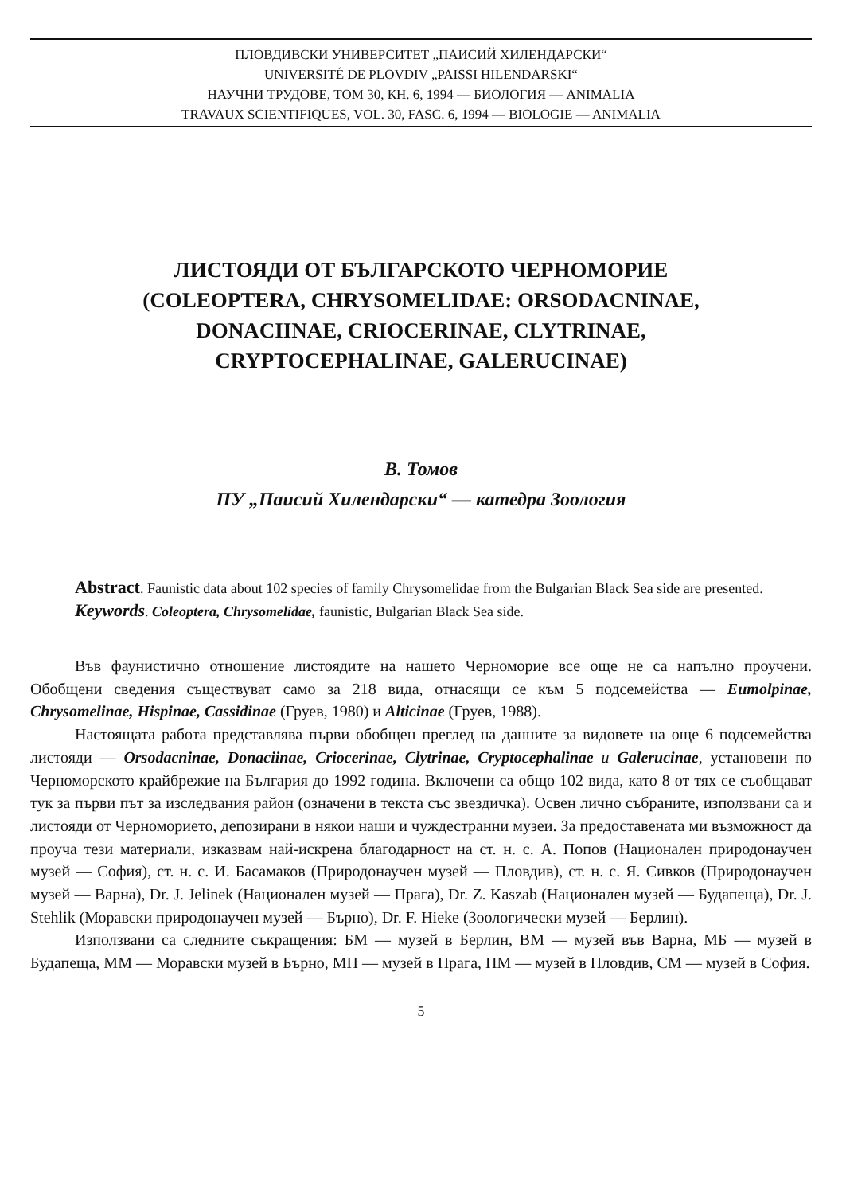ПЛОВДИВСКИ УНИВЕРСИТЕТ „ПАИСИЙ ХИЛЕНДАРСКИ“
UNIVERSITÉ DE PLOVDIV „PAISSI HILENDARSKI“
НАУЧНИ ТРУДОВЕ, ТОМ 30, КН. 6, 1994 — БИОЛОГИЯ — ANIMALIA
TRAVAUX SCIENTIFIQUES, VOL. 30, FASC. 6, 1994 — BIOLOGIE — ANIMALIA
ЛИСТОЯДИ ОТ БЪЛГАРСКОТО ЧЕРНОМОРИЕ
(COLEOPTERA, CHRYSOMELIDAE: ORSODACNINAE,
DONACIINAE, CRIOCERINAE, CLYTRINAE,
CRYPTOCEPHALINAE, GALERUCINAE)
В. Томов
ПУ „Паисий Хилендарски“ — катедра Зоология
Abstract. Faunistic data about 102 species of family Chrysomelidae from the Bulgarian Black Sea side are presented.
Keywords. Coleoptera, Chrysomelidae, faunistic, Bulgarian Black Sea side.
Във фаунистично отношение листоядите на нашето Черноморие все още не са напълно проучени. Обобщени сведения съществуват само за 218 вида, отнасящи се към 5 подсемейства — Eumolpinae, Chrysomelinae, Hispinae, Cassidinae (Груев, 1980) и Alticinae (Груев, 1988).
Настоящата работа представлява първи обобщен преглед на данните за видовете на още 6 подсемейства листояди — Orsodacninae, Donaciinae, Criocerinae, Clytrinae, Cryptocephalinae и Galerucinae, установени по Черноморското крайбрежие на България до 1992 година. Включени са общо 102 вида, като 8 от тях се съобщават тук за първи път за изследвания район (означени в текста със звездичка). Освен лично събраните, използвани са и листояди от Черноморието, депозирани в някои наши и чуждестранни музеи. За предоставената ми възможност да проуча тези материали, изказвам най-искрена благодарност на ст. н. с. А. Попов (Национален природонаучен музей — София), ст. н. с. И. Басамаков (Природонаучен музей — Пловдив), ст. н. с. Я. Сивков (Природонаучен музей — Варна), Dr. J. Jelinek (Национален музей — Прага), Dr. Z. Kaszab (Национален музей — Будапеща), Dr. J. Stehlik (Моравски природонаучен музей — Бърно), Dr. F. Hieke (Зоологически музей — Берлин).
Използвани са следните съкращения: БМ — музей в Берлин, ВМ — музей във Варна, МБ — музей в Будапеща, ММ — Моравски музей в Бърно, МП — музей в Прага, ПМ — музей в Пловдив, СМ — музей в София.
5